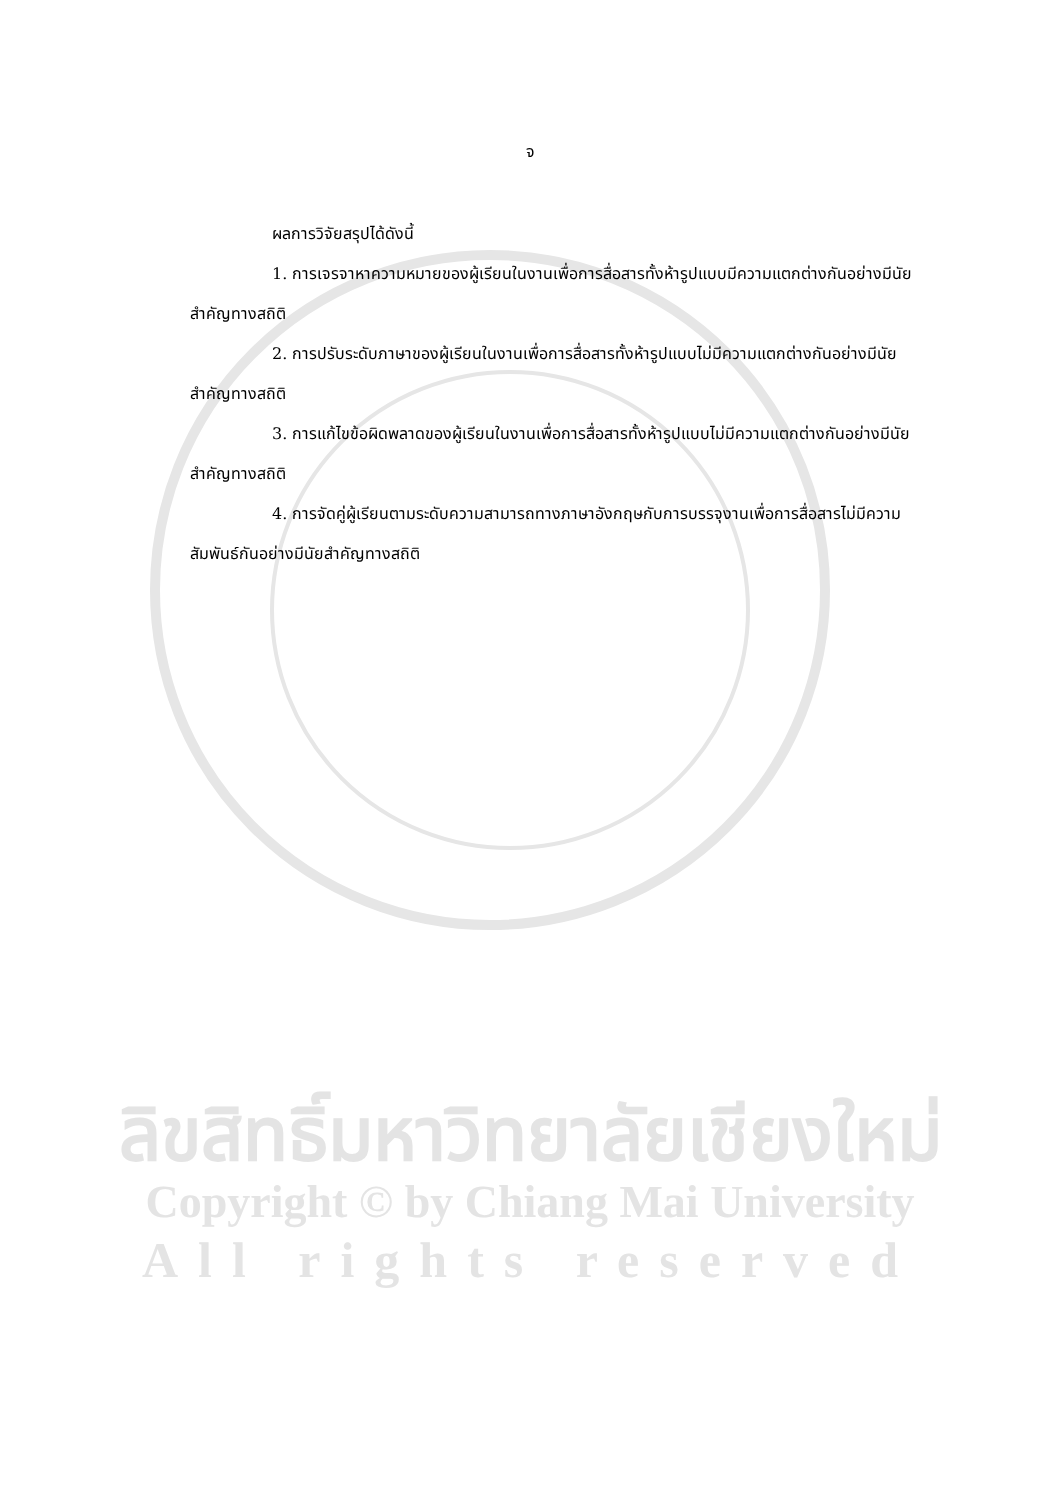จ
ผลการวิจัยสรุปได้ดังนี้
1. การเจรจาหาความหมายของผู้เรียนในงานเพื่อการสื่อสารทั้งห้ารูปแบบมีความแตกต่างกันอย่างมีนัยสำคัญทางสถิติ
2. การปรับระดับภาษาของผู้เรียนในงานเพื่อการสื่อสารทั้งห้ารูปแบบไม่มีความแตกต่างกันอย่างมีนัยสำคัญทางสถิติ
3. การแก้ไขข้อผิดพลาดของผู้เรียนในงานเพื่อการสื่อสารทั้งห้ารูปแบบไม่มีความแตกต่างกันอย่างมีนัยสำคัญทางสถิติ
4. การจัดคู่ผู้เรียนตามระดับความสามารถทางภาษาอังกฤษกับการบรรจุงานเพื่อการสื่อสารไม่มีความสัมพันธ์กันอย่างมีนัยสำคัญทางสถิติ
ลิขสิทธิ์มหาวิทยาลัยเชียงใหม่
Copyright © by Chiang Mai University
All rights reserved